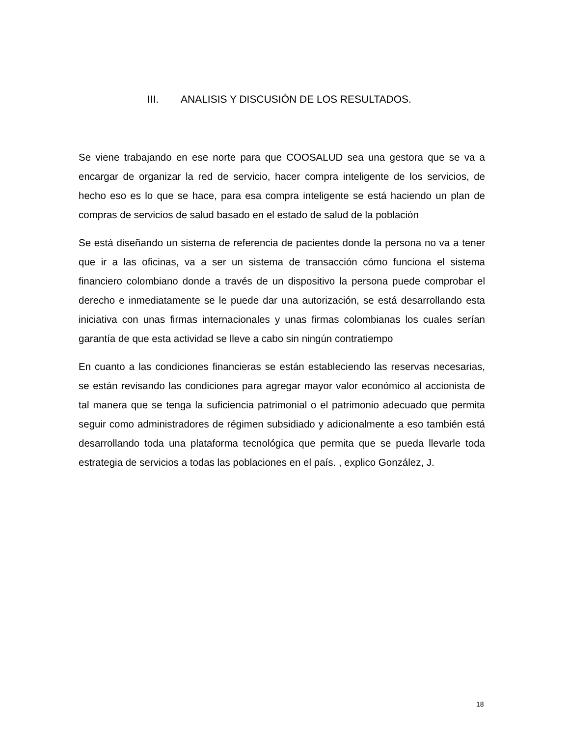III. ANALISIS Y DISCUSIÓN DE LOS RESULTADOS.
Se viene trabajando en ese norte para que COOSALUD sea una gestora que se va a encargar de organizar la red de servicio, hacer compra inteligente de los servicios, de hecho eso es lo que se hace, para esa compra inteligente se está haciendo un plan de compras de servicios de salud basado en el estado de salud de la población
Se está diseñando un sistema de referencia de pacientes donde la persona no va a tener que ir a las oficinas, va a ser un sistema de transacción cómo funciona el sistema financiero colombiano donde a través de un dispositivo la persona puede comprobar el derecho e inmediatamente se le puede dar una autorización, se está desarrollando esta iniciativa con unas firmas internacionales y unas firmas colombianas los cuales serían garantía de que esta actividad se lleve a cabo sin ningún contratiempo
En cuanto a las condiciones financieras se están estableciendo las reservas necesarias, se están revisando las condiciones para agregar mayor valor económico al accionista de tal manera que se tenga la suficiencia patrimonial o el patrimonio adecuado que permita seguir como administradores de régimen subsidiado y adicionalmente a eso también está desarrollando toda una plataforma tecnológica que permita que se pueda llevarle toda estrategia de servicios a todas las poblaciones en el país. , explico González, J.
18